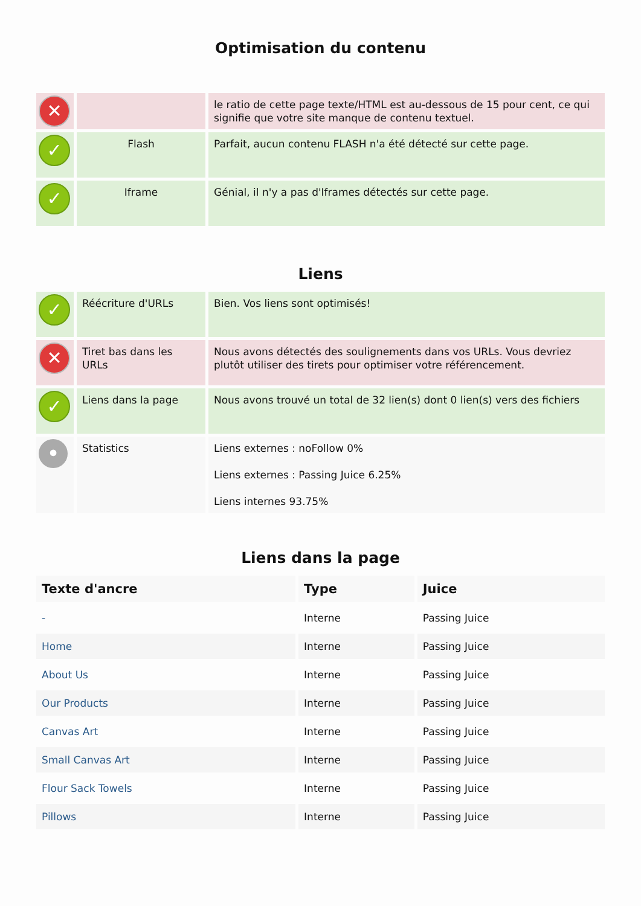Optimisation du contenu
| ✕ | | le ratio de cette page texte/HTML est au-dessous de 15 pour cent, ce qui signifie que votre site manque de contenu textuel. |
| ✓ | Flash | Parfait, aucun contenu FLASH n'a été détecté sur cette page. |
| ✓ | Iframe | Génial, il n'y a pas d'Iframes détectés sur cette page. |
Liens
| ✓ | Réécriture d'URLs | Bien. Vos liens sont optimisés! |
| ✕ | Tiret bas dans les URLs | Nous avons détectés des soulignements dans vos URLs. Vous devriez plutôt utiliser des tirets pour optimiser votre référencement. |
| ✓ | Liens dans la page | Nous avons trouvé un total de 32 lien(s) dont 0 lien(s) vers des fichiers |
| • | Statistics | Liens externes : noFollow 0% Liens externes : Passing Juice 6.25% Liens internes 93.75% |
Liens dans la page
| Texte d'ancre | Type | Juice |
| --- | --- | --- |
| - | Interne | Passing Juice |
| Home | Interne | Passing Juice |
| About Us | Interne | Passing Juice |
| Our Products | Interne | Passing Juice |
| Canvas Art | Interne | Passing Juice |
| Small Canvas Art | Interne | Passing Juice |
| Flour Sack Towels | Interne | Passing Juice |
| Pillows | Interne | Passing Juice |